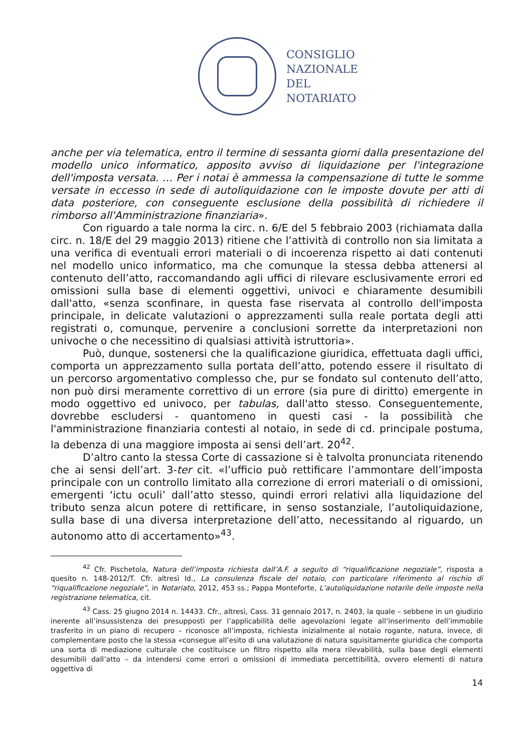CONSIGLIO
NAZIONALE
DEL
NOTARIATO
anche per via telematica, entro il termine di sessanta giorni dalla presentazione del modello unico informatico, apposito avviso di liquidazione per l'integrazione dell'imposta versata. … Per i notai è ammessa la compensazione di tutte le somme versate in eccesso in sede di autoliquidazione con le imposte dovute per atti di data posteriore, con conseguente esclusione della possibilità di richiedere il rimborso all'Amministrazione finanziaria».
Con riguardo a tale norma la circ. n. 6/E del 5 febbraio 2003 (richiamata dalla circ. n. 18/E del 29 maggio 2013) ritiene che l’attività di controllo non sia limitata a una verifica di eventuali errori materiali o di incoerenza rispetto ai dati contenuti nel modello unico informatico, ma che comunque la stessa debba attenersi al contenuto dell’atto, raccomandando agli uffici di rilevare esclusivamente errori ed omissioni sulla base di elementi oggettivi, univoci e chiaramente desumibili dall'atto, «senza sconfinare, in questa fase riservata al controllo dell'imposta principale, in delicate valutazioni o apprezzamenti sulla reale portata degli atti registrati o, comunque, pervenire a conclusioni sorrette da interpretazioni non univoche o che necessitino di qualsiasi attività istruttoria».
Può, dunque, sostenersi che la qualificazione giuridica, effettuata dagli uffici, comporta un apprezzamento sulla portata dell’atto, potendo essere il risultato di un percorso argomentativo complesso che, pur se fondato sul contenuto dell’atto, non può dirsi meramente correttivo di un errore (sia pure di diritto) emergente in modo oggettivo ed univoco, per tabulas, dall'atto stesso. Conseguentemente, dovrebbe escludersi - quantomeno in questi casi - la possibilità che l'amministrazione finanziaria contesti al notaio, in sede di cd. principale postuma, la debenza di una maggiore imposta ai sensi dell’art. 20<sup>42</sup>.
D’altro canto la stessa Corte di cassazione si è talvolta pronunciata ritenendo che ai sensi dell’art. 3-ter cit. «l’ufficio può rettificare l’ammontare dell’imposta principale con un controllo limitato alla correzione di errori materiali o di omissioni, emergenti ‘ictu oculi’ dall’atto stesso, quindi errori relativi alla liquidazione del tributo senza alcun potere di rettificare, in senso sostanziale, l’autoliquidazione, sulla base di una diversa interpretazione dell’atto, necessitando al riguardo, un autonomo atto di accertamento»<sup>43</sup>.
<sup>42</sup> Cfr. Pischetola, Natura dell’imposta richiesta dall’A.F. a seguito di “riqualificazione negoziale”, risposta a quesito n. 148-2012/T. Cfr. altresì Id., La consulenza fiscale del notaio, con particolare riferimento al rischio di “riqualificazione negoziale”, in Notariato, 2012, 453 ss.; Pappa Monteforte, L’autoliquidazione notarile delle imposte nella registrazione telematica, cit.
<sup>43</sup> Cass. 25 giugno 2014 n. 14433. Cfr., altresì, Cass. 31 gennaio 2017, n. 2403, la quale – sebbene in un giudizio inerente all’insussistenza dei presupposti per l’applicabilità delle agevolazioni legate all’inserimento dell’immobile trasferito in un piano di recupero – riconosce all’imposta, richiesta inizialmente al notaio rogante, natura, invece, di complementare posto che la stessa «consegue all’esito di una valutazione di natura squisitamente giuridica che comporta una sorta di mediazione culturale che costituisce un filtro rispetto alla mera rilevabilità, sulla base degli elementi desumibili dall’atto – da intendersi come errori o omissioni di immediata percettibilità, ovvero elementi di natura oggettiva di
14